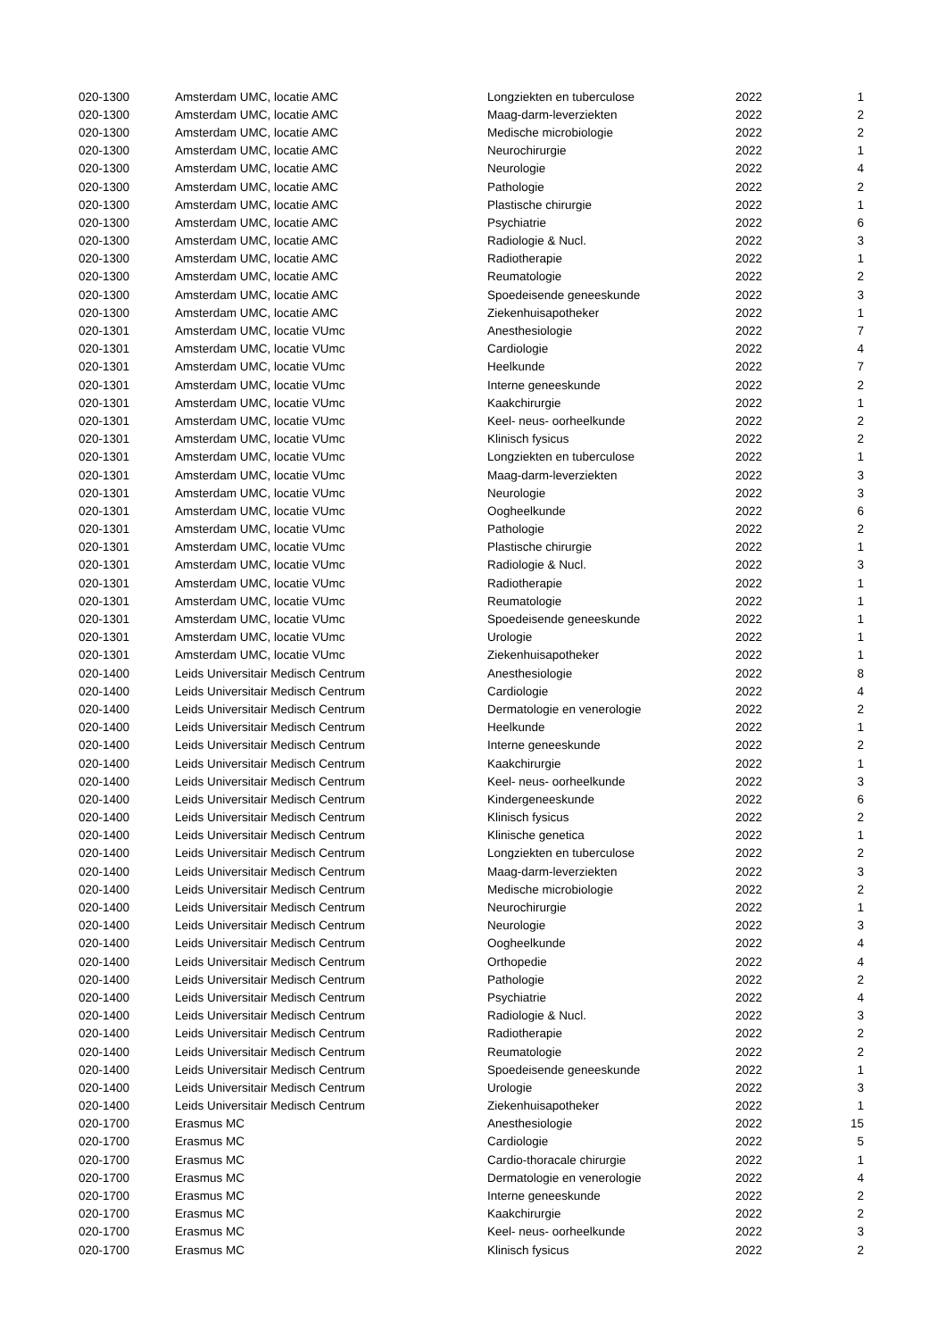| 020-1300 | Amsterdam UMC, locatie AMC | Longziekten en tuberculose | 2022 | 1 |
| 020-1300 | Amsterdam UMC, locatie AMC | Maag-darm-leverziekten | 2022 | 2 |
| 020-1300 | Amsterdam UMC, locatie AMC | Medische microbiologie | 2022 | 2 |
| 020-1300 | Amsterdam UMC, locatie AMC | Neurochirurgie | 2022 | 1 |
| 020-1300 | Amsterdam UMC, locatie AMC | Neurologie | 2022 | 4 |
| 020-1300 | Amsterdam UMC, locatie AMC | Pathologie | 2022 | 2 |
| 020-1300 | Amsterdam UMC, locatie AMC | Plastische chirurgie | 2022 | 1 |
| 020-1300 | Amsterdam UMC, locatie AMC | Psychiatrie | 2022 | 6 |
| 020-1300 | Amsterdam UMC, locatie AMC | Radiologie & Nucl. | 2022 | 3 |
| 020-1300 | Amsterdam UMC, locatie AMC | Radiotherapie | 2022 | 1 |
| 020-1300 | Amsterdam UMC, locatie AMC | Reumatologie | 2022 | 2 |
| 020-1300 | Amsterdam UMC, locatie AMC | Spoedeisende geneeskunde | 2022 | 3 |
| 020-1300 | Amsterdam UMC, locatie AMC | Ziekenhuisapotheker | 2022 | 1 |
| 020-1301 | Amsterdam UMC, locatie VUmc | Anesthesiologie | 2022 | 7 |
| 020-1301 | Amsterdam UMC, locatie VUmc | Cardiologie | 2022 | 4 |
| 020-1301 | Amsterdam UMC, locatie VUmc | Heelkunde | 2022 | 7 |
| 020-1301 | Amsterdam UMC, locatie VUmc | Interne geneeskunde | 2022 | 2 |
| 020-1301 | Amsterdam UMC, locatie VUmc | Kaakchirurgie | 2022 | 1 |
| 020-1301 | Amsterdam UMC, locatie VUmc | Keel- neus- oorheelkunde | 2022 | 2 |
| 020-1301 | Amsterdam UMC, locatie VUmc | Klinisch fysicus | 2022 | 2 |
| 020-1301 | Amsterdam UMC, locatie VUmc | Longziekten en tuberculose | 2022 | 1 |
| 020-1301 | Amsterdam UMC, locatie VUmc | Maag-darm-leverziekten | 2022 | 3 |
| 020-1301 | Amsterdam UMC, locatie VUmc | Neurologie | 2022 | 3 |
| 020-1301 | Amsterdam UMC, locatie VUmc | Oogheelkunde | 2022 | 6 |
| 020-1301 | Amsterdam UMC, locatie VUmc | Pathologie | 2022 | 2 |
| 020-1301 | Amsterdam UMC, locatie VUmc | Plastische chirurgie | 2022 | 1 |
| 020-1301 | Amsterdam UMC, locatie VUmc | Radiologie & Nucl. | 2022 | 3 |
| 020-1301 | Amsterdam UMC, locatie VUmc | Radiotherapie | 2022 | 1 |
| 020-1301 | Amsterdam UMC, locatie VUmc | Reumatologie | 2022 | 1 |
| 020-1301 | Amsterdam UMC, locatie VUmc | Spoedeisende geneeskunde | 2022 | 1 |
| 020-1301 | Amsterdam UMC, locatie VUmc | Urologie | 2022 | 1 |
| 020-1301 | Amsterdam UMC, locatie VUmc | Ziekenhuisapotheker | 2022 | 1 |
| 020-1400 | Leids Universitair Medisch Centrum | Anesthesiologie | 2022 | 8 |
| 020-1400 | Leids Universitair Medisch Centrum | Cardiologie | 2022 | 4 |
| 020-1400 | Leids Universitair Medisch Centrum | Dermatologie en venerologie | 2022 | 2 |
| 020-1400 | Leids Universitair Medisch Centrum | Heelkunde | 2022 | 1 |
| 020-1400 | Leids Universitair Medisch Centrum | Interne geneeskunde | 2022 | 2 |
| 020-1400 | Leids Universitair Medisch Centrum | Kaakchirurgie | 2022 | 1 |
| 020-1400 | Leids Universitair Medisch Centrum | Keel- neus- oorheelkunde | 2022 | 3 |
| 020-1400 | Leids Universitair Medisch Centrum | Kindergeneeskunde | 2022 | 6 |
| 020-1400 | Leids Universitair Medisch Centrum | Klinisch fysicus | 2022 | 2 |
| 020-1400 | Leids Universitair Medisch Centrum | Klinische genetica | 2022 | 1 |
| 020-1400 | Leids Universitair Medisch Centrum | Longziekten en tuberculose | 2022 | 2 |
| 020-1400 | Leids Universitair Medisch Centrum | Maag-darm-leverziekten | 2022 | 3 |
| 020-1400 | Leids Universitair Medisch Centrum | Medische microbiologie | 2022 | 2 |
| 020-1400 | Leids Universitair Medisch Centrum | Neurochirurgie | 2022 | 1 |
| 020-1400 | Leids Universitair Medisch Centrum | Neurologie | 2022 | 3 |
| 020-1400 | Leids Universitair Medisch Centrum | Oogheelkunde | 2022 | 4 |
| 020-1400 | Leids Universitair Medisch Centrum | Orthopedie | 2022 | 4 |
| 020-1400 | Leids Universitair Medisch Centrum | Pathologie | 2022 | 2 |
| 020-1400 | Leids Universitair Medisch Centrum | Psychiatrie | 2022 | 4 |
| 020-1400 | Leids Universitair Medisch Centrum | Radiologie & Nucl. | 2022 | 3 |
| 020-1400 | Leids Universitair Medisch Centrum | Radiotherapie | 2022 | 2 |
| 020-1400 | Leids Universitair Medisch Centrum | Reumatologie | 2022 | 2 |
| 020-1400 | Leids Universitair Medisch Centrum | Spoedeisende geneeskunde | 2022 | 1 |
| 020-1400 | Leids Universitair Medisch Centrum | Urologie | 2022 | 3 |
| 020-1400 | Leids Universitair Medisch Centrum | Ziekenhuisapotheker | 2022 | 1 |
| 020-1700 | Erasmus MC | Anesthesiologie | 2022 | 15 |
| 020-1700 | Erasmus MC | Cardiologie | 2022 | 5 |
| 020-1700 | Erasmus MC | Cardio-thoracale chirurgie | 2022 | 1 |
| 020-1700 | Erasmus MC | Dermatologie en venerologie | 2022 | 4 |
| 020-1700 | Erasmus MC | Interne geneeskunde | 2022 | 2 |
| 020-1700 | Erasmus MC | Kaakchirurgie | 2022 | 2 |
| 020-1700 | Erasmus MC | Keel- neus- oorheelkunde | 2022 | 3 |
| 020-1700 | Erasmus MC | Klinisch fysicus | 2022 | 2 |